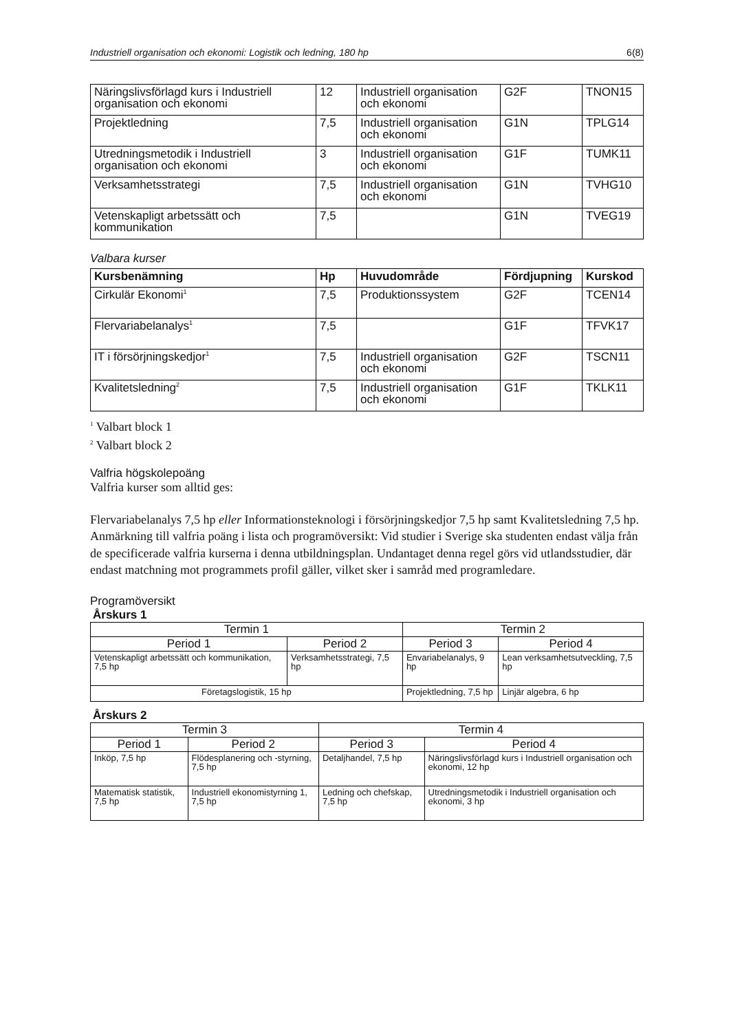Industriell organisation och ekonomi: Logistik och ledning, 180 hp 6(8)
| Näringslivsförlagd kurs i Industriell organisation och ekonomi | 12 | Industriell organisation och ekonomi | G2F | TNON15 |
| Projektledning | 7,5 | Industriell organisation och ekonomi | G1N | TPLG14 |
| Utredningsmetodik i Industriell organisation och ekonomi | 3 | Industriell organisation och ekonomi | G1F | TUMK11 |
| Verksamhetsstrategi | 7,5 | Industriell organisation och ekonomi | G1N | TVHG10 |
| Vetenskapligt arbetssätt och kommunikation | 7,5 | | G1N | TVEG19 |
Valbara kurser
| Kursbenämning | Hp | Huvudområde | Fördjupning | Kurskod |
| --- | --- | --- | --- | --- |
| Cirkulär Ekonomi<sup>1</sup> | 7,5 | Produktionssystem | G2F | TCEN14 |
| Flervariabelanalys<sup>1</sup> | 7,5 | | G1F | TFVK17 |
| IT i försörjningskedjor<sup>1</sup> | 7,5 | Industriell organisation och ekonomi | G2F | TSCN11 |
| Kvalitetsledning<sup>2</sup> | 7,5 | Industriell organisation och ekonomi | G1F | TKLK11 |
<sup>1</sup> Valbart block 1
<sup>2</sup> Valbart block 2
Valfria högskolepoäng
Valfria kurser som alltid ges:
Flervariabelanalys 7,5 hp eller Informationsteknologi i försörjningskedjor 7,5 hp samt Kvalitetsledning 7,5 hp. Anmärkning till valfria poäng i lista och programöversikt: Vid studier i Sverige ska studenten endast välja från de specificerade valfria kurserna i denna utbildningsplan. Undantaget denna regel görs vid utlandsstudier, där endast matchning mot programmets profil gäller, vilket sker i samråd med programledare.
Programöversikt
Årskurs 1
| Termin 1 | | Termin 2 | |
| Period 1 | Period 2 | Period 3 | Period 4 |
| Vetenskapligt arbetssätt och kommunikation, 7,5 hp | Verksamhetsstrategi, 7,5 hp | Envariabelanalys, 9 hp | Lean verksamhetsutveckling, 7,5 hp |
| Företagslogistik, 15 hp | | Projektledning, 7,5 hp | Linjär algebra, 6 hp |
Årskurs 2
| Termin 3 | | Termin 4 | |
| Period 1 | Period 2 | Period 3 | Period 4 |
| Inköp, 7,5 hp | Flödesplanering och -styrning, 7,5 hp | Detaljhandel, 7,5 hp | Näringslivsförlagd kurs i Industriell organisation och ekonomi, 12 hp |
| Matematisk statistik, 7,5 hp | Industriell ekonomistyrning 1, 7,5 hp | Ledning och chefskap, 7,5 hp | Utredningsmetodik i Industriell organisation och ekonomi, 3 hp |